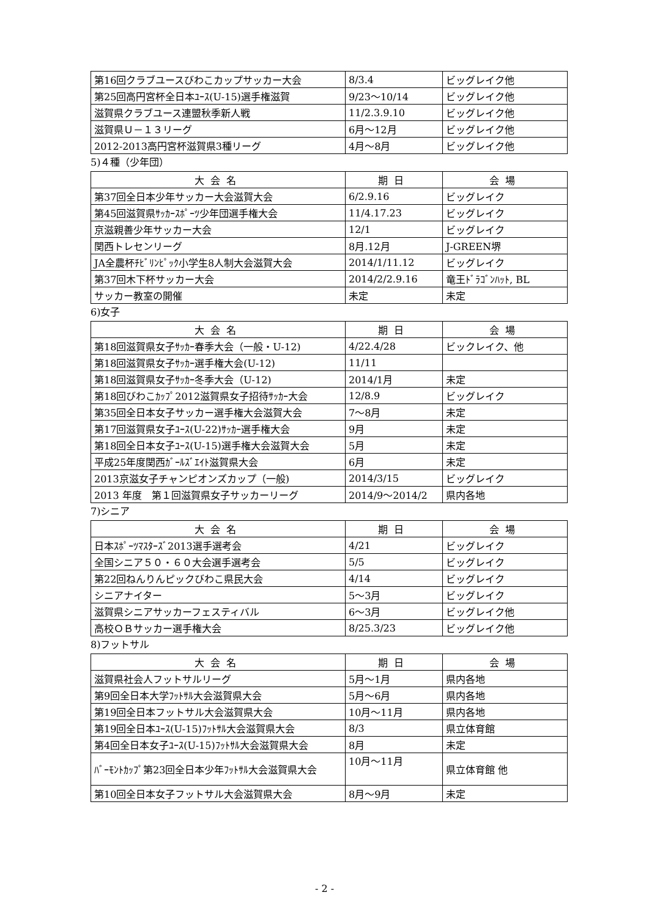| 第16回クラブユースびわこカップサッカー大会 | 8/3.4 | ビッグレイク他 |
| 第25回高円宮杯全日本ﾕｰｽ(U-15)選手権滋賀 | 9/23～10/14 | ビッグレイク他 |
| 滋賀県クラブユース連盟秋季新人戦 | 11/2.3.9.10 | ビッグレイク他 |
| 滋賀県Ｕ－１３リーグ | 6月～12月 | ビッグレイク他 |
| 2012-2013高円宮杯滋賀県3種リーグ | 4月～8月 | ビッグレイク他 |
5)４種（少年団）
| 大会名 | 期日 | 会場 |
| --- | --- | --- |
| 第37回全日本少年サッカー大会滋賀大会 | 6/2.9.16 | ビッグレイク |
| 第45回滋賀県ｻｯｶｰｽﾎﾟｰﾂ少年団選手権大会 | 11/4.17.23 | ビッグレイク |
| 京滋親善少年サッカー大会 | 12/1 | ビッグレイク |
| 関西トレセンリーグ | 8月.12月 | J-GREEN堺 |
| JA全農杯ﾁﾋﾞﾘﾝﾋﾟｯｸ小学生8人制大会滋賀大会 | 2014/1/11.12 | ビッグレイク |
| 第37回木下杯サッカー大会 | 2014/2/2.9.16 | 竜王ﾄﾞﾗｺﾞﾝﾊｯﾄ, BL |
| サッカー教室の開催 | 未定 | 未定 |
6)女子
| 大会名 | 期日 | 会場 |
| --- | --- | --- |
| 第18回滋賀県女子ｻｯｶｰ春季大会（一般・U-12) | 4/22.4/28 | ビックレイク、他 |
| 第18回滋賀県女子ｻｯｶｰ選手権大会(U-12) | 11/11 | |
| 第18回滋賀県女子ｻｯｶｰ冬季大会（U-12) | 2014/1月 | 未定 |
| 第18回びわこｶｯﾌﾟ2012滋賀県女子招待ｻｯｶｰ大会 | 12/8.9 | ビッグレイク |
| 第35回全日本女子サッカー選手権大会滋賀大会 | 7～8月 | 未定 |
| 第17回滋賀県女子ﾕｰｽ(U-22)ｻｯｶｰ選手権大会 | 9月 | 未定 |
| 第18回全日本女子ﾕｰｽ(U-15)選手権大会滋賀大会 | 5月 | 未定 |
| 平成25年度関西ｶﾞｰﾙｽﾞｴｲﾄ滋賀県大会 | 6月 | 未定 |
| 2013京滋女子チャンピオンズカップ（一般) | 2014/3/15 | ビッグレイク |
| 2013 年度 第１回滋賀県女子サッカーリーグ | 2014/9～2014/2 | 県内各地 |
7)シニア
| 大会名 | 期日 | 会場 |
| --- | --- | --- |
| 日本ｽﾎﾟｰﾂﾏｽﾀｰｽﾞ2013選手選考会 | 4/21 | ビッグレイク |
| 全国シニア５０・６０大会選手選考会 | 5/5 | ビッグレイク |
| 第22回ねんりんピックびわこ県民大会 | 4/14 | ビッグレイク |
| シニアナイター | 5～3月 | ビッグレイク |
| 滋賀県シニアサッカーフェスティバル | 6～3月 | ビッグレイク他 |
| 高校ＯＢサッカー選手権大会 | 8/25.3/23 | ビッグレイク他 |
8)フットサル
| 大会名 | 期日 | 会場 |
| --- | --- | --- |
| 滋賀県社会人フットサルリーグ | 5月～1月 | 県内各地 |
| 第9回全日本大学ﾌｯﾄｻﾙ大会滋賀県大会 | 5月～6月 | 県内各地 |
| 第19回全日本フットサル大会滋賀県大会 | 10月～11月 | 県内各地 |
| 第19回全日本ﾕｰｽ(U-15)ﾌｯﾄｻﾙ大会滋賀県大会 | 8/3 | 県立体育館 |
| 第4回全日本女子ﾕｰｽ(U-15)ﾌｯﾄｻﾙ大会滋賀県大会 | 8月 | 未定 |
| ﾊﾞｰﾓﾝﾄｶｯﾌﾟ第23回全日本少年ﾌｯﾄｻﾙ大会滋賀県大会 | 10月～11月 | 県立体育館 他 |
| 第10回全日本女子フットサル大会滋賀県大会 | 8月～9月 | 未定 |
- 2 -